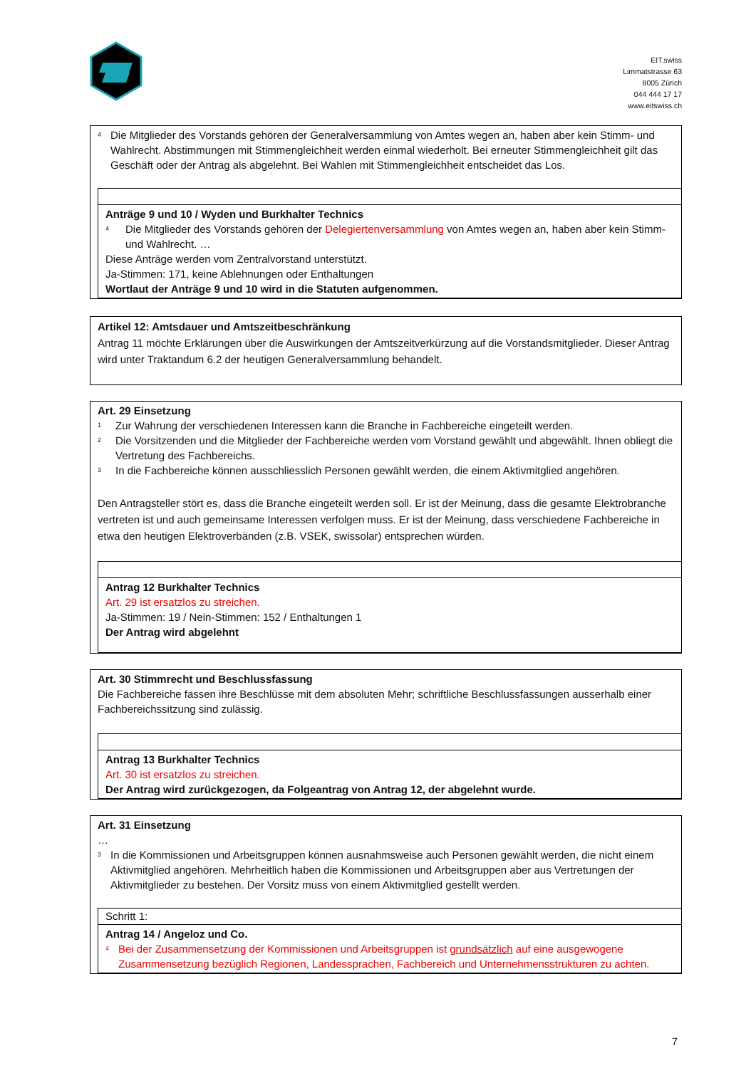EIT.swiss
Limmatstrasse 63
8005 Zürich
044 444 17 17
www.eitswiss.ch
<sup>4</sup>
Die Mitglieder des Vorstands gehören der Generalversammlung von Amtes wegen an, haben aber kein Stimm- und Wahlrecht. Abstimmungen mit Stimmengleichheit werden einmal wiederholt. Bei erneuter Stimmengleichheit gilt das Geschäft oder der Antrag als abgelehnt. Bei Wahlen mit Stimmengleichheit entscheidet das Los.
Anträge 9 und 10 / Wyden und Burkhalter Technics
<sup>4</sup>
Die Mitglieder des Vorstands gehören der Delegiertenversammlung von Amtes wegen an, haben aber kein Stimm- und Wahlrecht. …
Diese Anträge werden vom Zentralvorstand unterstützt.
Ja-Stimmen: 171, keine Ablehnungen oder Enthaltungen
Wortlaut der Anträge 9 und 10 wird in die Statuten aufgenommen.
Artikel 12: Amtsdauer und Amtszeitbeschränkung
Antrag 11 möchte Erklärungen über die Auswirkungen der Amtszeitverkürzung auf die Vorstandsmitglieder. Dieser Antrag wird unter Traktandum 6.2 der heutigen Generalversammlung behandelt.
Art. 29 Einsetzung
<sup>1</sup>
Zur Wahrung der verschiedenen Interessen kann die Branche in Fachbereiche eingeteilt werden.
<sup>2</sup>
Die Vorsitzenden und die Mitglieder der Fachbereiche werden vom Vorstand gewählt und abgewählt. Ihnen obliegt die Vertretung des Fachbereichs.
<sup>3</sup>
In die Fachbereiche können ausschliesslich Personen gewählt werden, die einem Aktivmitglied angehören.
Den Antragsteller stört es, dass die Branche eingeteilt werden soll. Er ist der Meinung, dass die gesamte Elektrobranche vertreten ist und auch gemeinsame Interessen verfolgen muss. Er ist der Meinung, dass verschiedene Fachbereiche in etwa den heutigen Elektroverbänden (z.B. VSEK, swissolar) entsprechen würden.
Antrag 12 Burkhalter Technics
Art. 29 ist ersatzlos zu streichen.
Ja-Stimmen: 19 / Nein-Stimmen: 152 / Enthaltungen 1
Der Antrag wird abgelehnt
Art. 30 Stimmrecht und Beschlussfassung
Die Fachbereiche fassen ihre Beschlüsse mit dem absoluten Mehr; schriftliche Beschlussfassungen ausserhalb einer Fachbereichssitzung sind zulässig.
Antrag 13 Burkhalter Technics
Art. 30 ist ersatzlos zu streichen.
Der Antrag wird zurückgezogen, da Folgeantrag von Antrag 12, der abgelehnt wurde.
Art. 31 Einsetzung
…
<sup>3</sup>
In die Kommissionen und Arbeitsgruppen können ausnahmsweise auch Personen gewählt werden, die nicht einem Aktivmitglied angehören. Mehrheitlich haben die Kommissionen und Arbeitsgruppen aber aus Vertretungen der Aktivmitglieder zu bestehen. Der Vorsitz muss von einem Aktivmitglied gestellt werden.
Schritt 1:
Antrag 14 / Angeloz und Co.
<sup>4</sup>
Bei der Zusammensetzung der Kommissionen und Arbeitsgruppen ist grundsätzlich auf eine ausgewogene Zusammensetzung bezüglich Regionen, Landessprachen, Fachbereich und Unternehmensstrukturen zu achten.
7